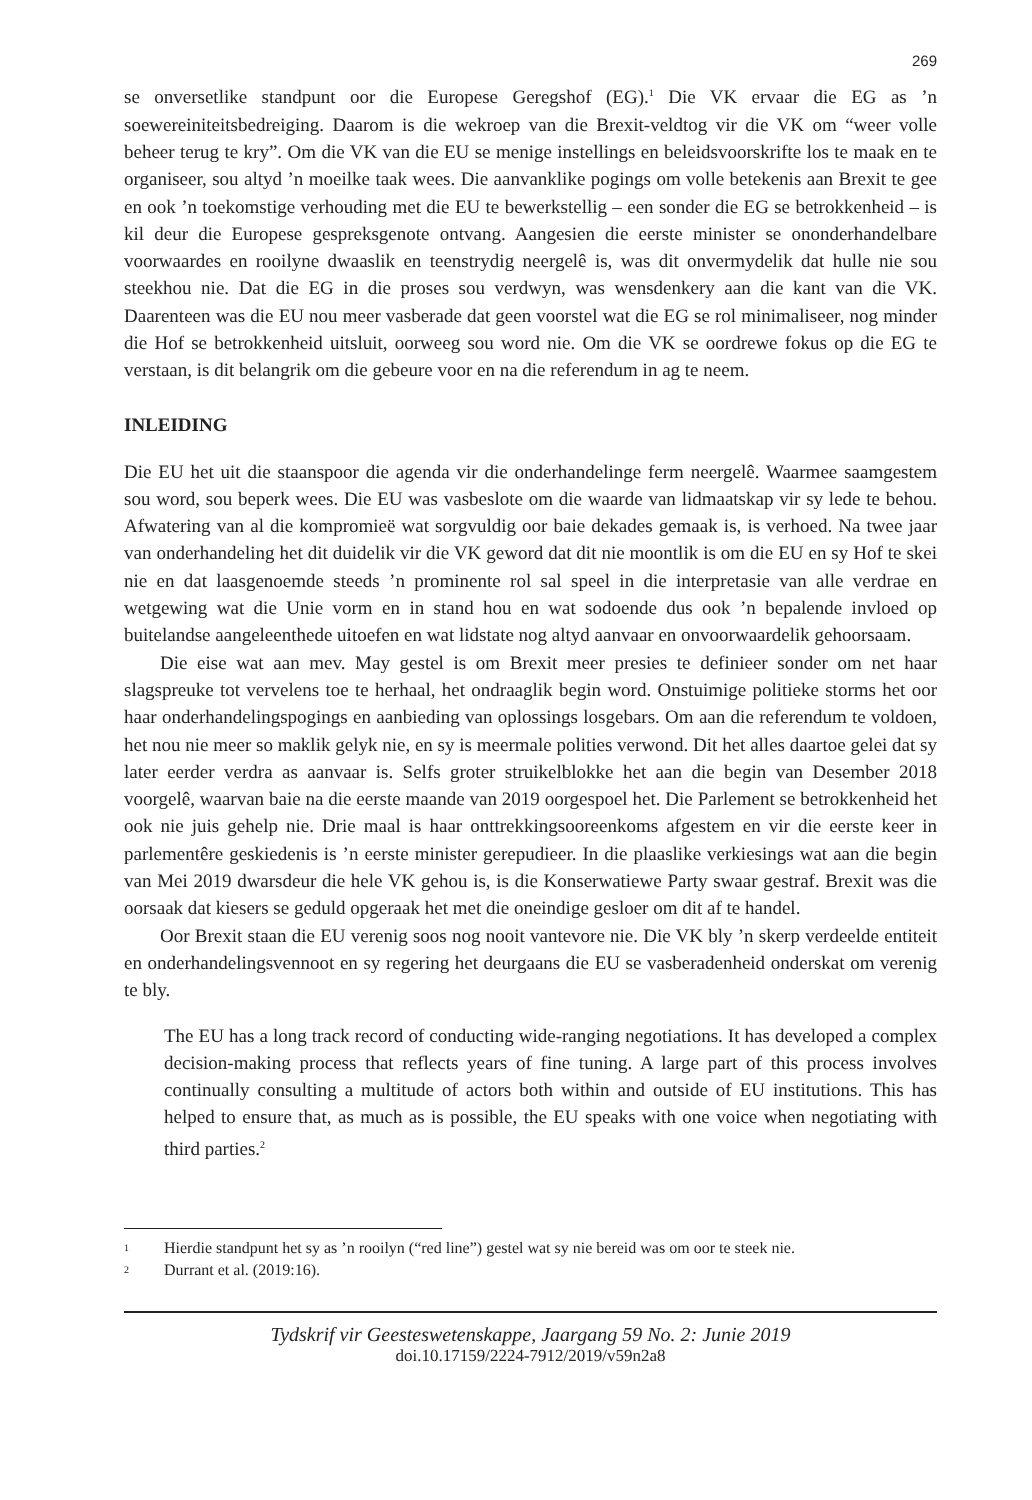269
se onversetlike standpunt oor die Europese Geregshof (EG).<sup>1</sup> Die VK ervaar die EG as ’n soewereiniteitsbedreiging. Daarom is die wekroep van die Brexit-veldtog vir die VK om “weer volle beheer terug te kry”. Om die VK van die EU se menige instellings en beleidsvoorskrifte los te maak en te organiseer, sou altyd ’n moeilke taak wees. Die aanvanklike pogings om volle betekenis aan Brexit te gee en ook ’n toekomstige verhouding met die EU te bewerkstellig – een sonder die EG se betrokkenheid – is kil deur die Europese gespreksgenote ontvang. Aangesien die eerste minister se ononderhandelbare voorwaardes en rooilyne dwaaslik en teenstrydig neergelê is, was dit onvermydelik dat hulle nie sou steekhou nie. Dat die EG in die proses sou verdwyn, was wensdenkery aan die kant van die VK. Daarenteen was die EU nou meer vasberade dat geen voorstel wat die EG se rol minimaliseer, nog minder die Hof se betrokkenheid uitsluit, oorweeg sou word nie. Om die VK se oordrewe fokus op die EG te verstaan, is dit belangrik om die gebeure voor en na die referendum in ag te neem.
INLEIDING
Die EU het uit die staanspoor die agenda vir die onderhandelinge ferm neergelê. Waarmee saamgestem sou word, sou beperk wees. Die EU was vasbeslote om die waarde van lidmaatskap vir sy lede te behou. Afwatering van al die kompromieë wat sorgvuldig oor baie dekades gemaak is, is verhoed. Na twee jaar van onderhandeling het dit duidelik vir die VK geword dat dit nie moontlik is om die EU en sy Hof te skei nie en dat laasgenoemde steeds ’n prominente rol sal speel in die interpretasie van alle verdrae en wetgewing wat die Unie vorm en in stand hou en wat sodoende dus ook ’n bepalende invloed op buitelandse aangeleenthede uitoefen en wat lidstate nog altyd aanvaar en onvoorwaardelik gehoorsaam.
Die eise wat aan mev. May gestel is om Brexit meer presies te definieer sonder om net haar slagspreuke tot vervelens toe te herhaal, het ondraaglik begin word. Onstuimige politieke storms het oor haar onderhandelingspogings en aanbieding van oplossings losgebars. Om aan die referendum te voldoen, het nou nie meer so maklik gelyk nie, en sy is meermale polities verwond. Dit het alles daartoe gelei dat sy later eerder verdra as aanvaar is. Selfs groter struikelblokke het aan die begin van Desember 2018 voorgelê, waarvan baie na die eerste maande van 2019 oorgespoel het. Die Parlement se betrokkenheid het ook nie juis gehelp nie. Drie maal is haar onttrekkingsooreenkoms afgestem en vir die eerste keer in parlementêre geskiedenis is ’n eerste minister gerepudieer. In die plaaslike verkiesings wat aan die begin van Mei 2019 dwarsdeur die hele VK gehou is, is die Konserwatiewe Party swaar gestraf. Brexit was die oorsaak dat kiesers se geduld opgeraak het met die oneindige gesloer om dit af te handel.
Oor Brexit staan die EU verenig soos nog nooit vantevore nie. Die VK bly ’n skerp verdeelde entiteit en onderhandelingsvennoot en sy regering het deurgaans die EU se vasberadenheid onderskat om verenig te bly.
The EU has a long track record of conducting wide-ranging negotiations. It has developed a complex decision-making process that reflects years of fine tuning. A large part of this process involves continually consulting a multitude of actors both within and outside of EU institutions. This has helped to ensure that, as much as is possible, the EU speaks with one voice when negotiating with third parties.<sup>2</sup>
1 Hierdie standpunt het sy as ’n rooilyn (“red line”) gestel wat sy nie bereid was om oor te steek nie.
2 Durrant et al. (2019:16).
Tydskrif vir Geesteswetenskappe, Jaargang 59 No. 2: Junie 2019
doi.10.17159/2224-7912/2019/v59n2a8